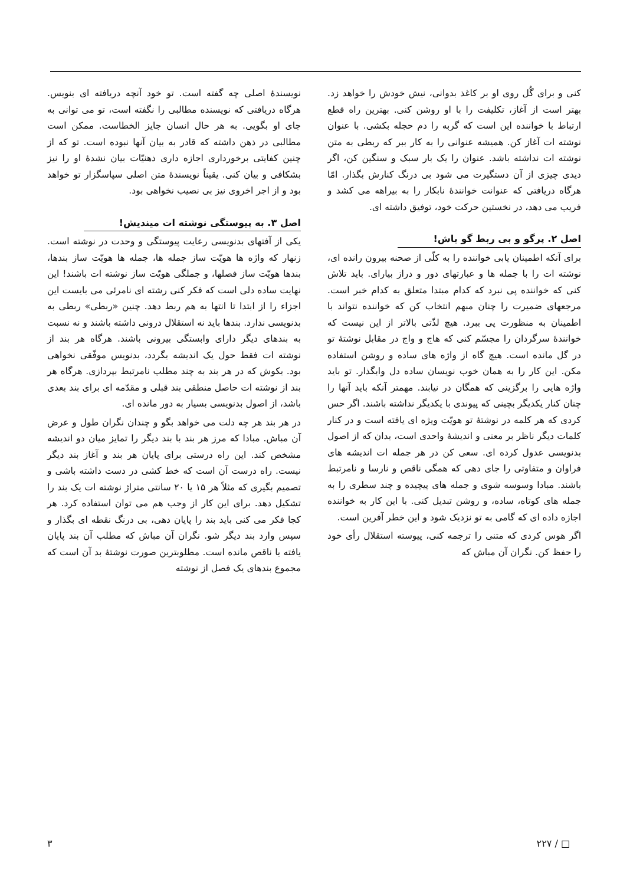کنی و برای گُل روی او بر کاغذ بدوانی، نیش خودش را خواهد زد. بهتر است از آغاز، تکلیفت را با او روشن کنی. بهترین راه قطع ارتباط با خواننده این است که گربه را دم حجله بکشی. با عنوان نوشته ات آغاز کن. همیشه عنوانی را به کار ببر که ربطی به متن نوشته ات نداشته باشد. عنوان را یک بار سبک و سنگین کن، اگر دیدی چیزی از آن دستگیرت می شود بی درنگ کنارش بگذار. امّا هرگاه دریافتی که عنوانت خوانندهٔ نابکار را به بیراهه می کشد و فریب می دهد، در نخستین حرکت خود، توفیق داشته ای.
اصل ۲. پرگو و بی ربط گو باش!
برای آنکه اطمینان یابی خواننده را به کلّی از صحنه بیرون رانده ای، نوشته ات را با جمله ها و عبارتهای دور و دراز بیارای. باید تلاش کنی که خواننده پی نبرد که کدام مبتدا متعلق به کدام خبر است. مرجعهای ضمیرت را چنان مبهم انتخاب کن که خواننده نتواند با اطمینان به منظورت پی ببرد. هیچ لذّتی بالاتر از این نیست که خوانندهٔ سرگردان را مجسّم کنی که هاج و واج در مقابل نوشتهٔ تو در گل مانده است. هیچ گاه از واژه های ساده و روشن استفاده مکن. این کار را به همان خوب نویسان ساده دل وابگذار. تو باید واژه هایی را برگزینی که همگان در نیابند. مهمتر آنکه باید آنها را چنان کنار یکدیگر بچینی که پیوندی با یکدیگر نداشته باشند. اگر حس کردی که هر کلمه در نوشتهٔ تو هویّت ویژه ای یافته است و در کنار کلمات دیگر ناظر بر معنی و اندیشهٔ واحدی است، بدان که از اصول بدنویسی عدول کرده ای. سعی کن در هر جمله ات اندیشه های فراوان و متفاوتی را جای دهی که همگی ناقص و نارسا و نامرتبط باشند. مبادا وسوسه شوی و جمله های پیچیده و چند سطری را به جمله های کوتاه، ساده، و روشن تبدیل کنی. با این کار به خواننده اجازه داده ای که گامی به تو نزدیک شود و این خطر آفرین است.
اگر هوس کردی که متنی را ترجمه کنی، پیوسته استقلال رأی خود را حفظ کن. نگران آن مباش که
نویسندهٔ اصلی چه گفته است. تو خود آنچه دریافته ای بنویس. هرگاه دریافتی که نویسنده مطالبی را نگفته است، تو می توانی به جای او بگویی. به هر حال انسان جایز الخطاست. ممکن است مطالبی در ذهن داشته که قادر به بیان آنها نبوده است. تو که از چنین کفایتی برخورداری اجازه داری ذهنیّات بیان نشدهٔ او را نیز بشکافی و بیان کنی. یقیناً نویسندهٔ متن اصلی سپاسگزار تو خواهد بود و از اجر اخروی نیز بی نصیب نخواهی بود.
اصل ۳. به پیوستگی نوشته ات میندیش!
یکی از آفتهای بدنویسی رعایت پیوستگی و وحدت در نوشته است. زنهار که واژه ها هویّت ساز جمله ها، جمله ها هویّت ساز بندها، بندها هویّت ساز فصلها، و جملگی هویّت ساز نوشته ات باشند! این نهایت ساده دلی است که فکر کنی رشته ای نامرئی می بایست این اجزاء را از ابتدا تا انتها به هم ربط دهد. چنین «ربطی» ربطی به بدنویسی ندارد. بندها باید نه استقلال درونی داشته باشند و نه نسبت به بندهای دیگر دارای وابستگی بیرونی باشند. هرگاه هر بند از نوشته ات فقط حول یک اندیشه بگردد، بدنویس موفّقی نخواهی بود. بکوش که در هر بند به چند مطلب نامرتبط بپردازی. هرگاه هر بند از نوشته ات حاصل منطقی بند قبلی و مقدّمه ای برای بند بعدی باشد، از اصول بدنویسی بسیار به دور مانده ای.
در هر بند هر چه دلت می خواهد بگو و چندان نگران طول و عرض آن مباش. مبادا که مرز هر بند با بند دیگر را تمایز میان دو اندیشه مشخص کند. این راه درستی برای پایان هر بند و آغاز بند دیگر نیست. راه درست آن است که خط کشی در دست داشته باشی و تصمیم بگیری که مثلاً هر ۱۵ یا ۲۰ سانتی متراژ نوشته ات یک بند را تشکیل دهد. برای این کار از وجب هم می توان استفاده کرد. هر کجا فکر می کنی باید بند را پایان دهی، بی درنگ نقطه ای بگذار و سپس وارد بند دیگر شو. نگران آن مباش که مطلب آن بند پایان یافته یا ناقص مانده است. مطلوبترین صورت نوشتهٔ بد آن است که مجموع بندهای یک فصل از نوشته
□ / ۲۲۷ ۳